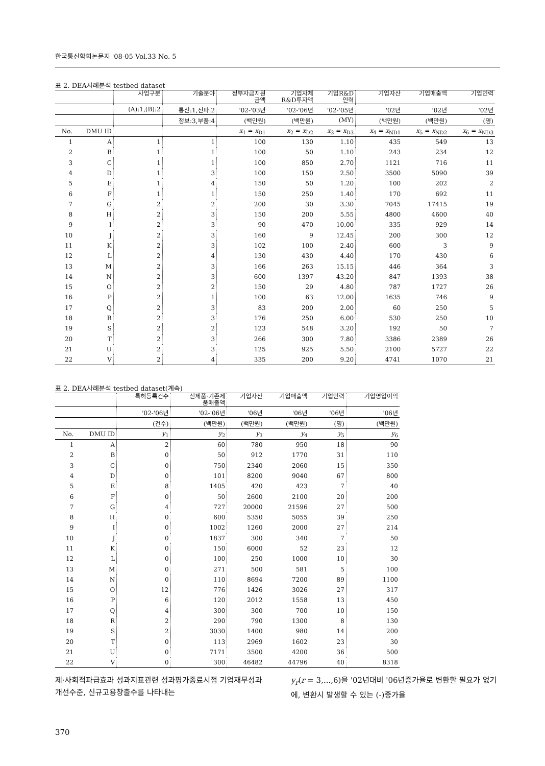한국통신학회논문지 '08-05 Vol.33 No. 5
표 2. DEA사례분석 testbed dataset
| | | 사업구분 | 기술분야 | 정부자금지원 금액 | 기업자체 R&D투자액 | 기업R&D 인력 | 기업자산 | 기업매출액 | 기업인력 |
| --- | --- | --- | --- | --- | --- | --- | --- | --- | --- |
| | | (A):1,(B):2 | 통신:1,전파:2 | '02-'03년 | '02-'06년 | '02-'05년 | '02년 | '02년 | '02년 |
| | | | 정보:3,부품:4 | (백만원) | (백만원) | (MY) | (백만원) | (백만원) | (명) |
| No. | DMU ID | | | x<sub>1</sub> = x<sub>D1</sub> | x<sub>2</sub> = x<sub>D2</sub> | x<sub>3</sub> = x<sub>D3</sub> | x<sub>4</sub> = x<sub>ND1</sub> | x<sub>5</sub> = x<sub>ND2</sub> | x<sub>6</sub> = x<sub>ND3</sub> |
| 1 | A | 1 | 1 | 100 | 130 | 1.10 | 435 | 549 | 13 |
| 2 | B | 1 | 1 | 100 | 50 | 1.10 | 243 | 234 | 12 |
| 3 | C | 1 | 1 | 100 | 850 | 2.70 | 1121 | 716 | 11 |
| 4 | D | 1 | 3 | 100 | 150 | 2.50 | 3500 | 5090 | 39 |
| 5 | E | 1 | 4 | 150 | 50 | 1.20 | 100 | 202 | 2 |
| 6 | F | 1 | 1 | 150 | 250 | 1.40 | 170 | 692 | 11 |
| 7 | G | 2 | 2 | 200 | 30 | 3.30 | 7045 | 17415 | 19 |
| 8 | H | 2 | 3 | 150 | 200 | 5.55 | 4800 | 4600 | 40 |
| 9 | I | 2 | 3 | 90 | 470 | 10.00 | 335 | 929 | 14 |
| 10 | J | 2 | 3 | 160 | 9 | 12.45 | 200 | 300 | 12 |
| 11 | K | 2 | 3 | 102 | 100 | 2.40 | 600 | 3 | 9 |
| 12 | L | 2 | 4 | 130 | 430 | 4.40 | 170 | 430 | 6 |
| 13 | M | 2 | 3 | 166 | 263 | 15.15 | 446 | 364 | 3 |
| 14 | N | 2 | 3 | 600 | 1397 | 43.20 | 847 | 1393 | 38 |
| 15 | O | 2 | 2 | 150 | 29 | 4.80 | 787 | 1727 | 26 |
| 16 | P | 2 | 1 | 100 | 63 | 12.00 | 1635 | 746 | 9 |
| 17 | Q | 2 | 3 | 83 | 200 | 2.00 | 60 | 250 | 5 |
| 18 | R | 2 | 3 | 176 | 250 | 6.00 | 530 | 250 | 10 |
| 19 | S | 2 | 2 | 123 | 548 | 3.20 | 192 | 50 | 7 |
| 20 | T | 2 | 3 | 266 | 300 | 7.80 | 3386 | 2389 | 26 |
| 21 | U | 2 | 3 | 125 | 925 | 5.50 | 2100 | 5727 | 22 |
| 22 | V | 2 | 4 | 335 | 200 | 9.20 | 4741 | 1070 | 21 |
표 2. DEA사례분석 testbed dataset(계속)
| | | 특허등록건수 | 신제품·기존제 품매출액 | 기업자산 | 기업매출액 | 기업인력 | 기업영업이익 |
| --- | --- | --- | --- | --- | --- | --- | --- |
| | | '02-'06년 | '02-'06년 | '06년 | '06년 | '06년 | '06년 |
| | | (건수) | (백만원) | (백만원) | (백만원) | (명) | (백만원) |
| No. | DMU ID | y<sub>1</sub> | y<sub>2</sub> | y<sub>3</sub> | y<sub>4</sub> | y<sub>5</sub> | y<sub>6</sub> |
| 1 | A | 2 | 60 | 780 | 950 | 18 | 90 |
| 2 | B | 0 | 50 | 912 | 1770 | 31 | 110 |
| 3 | C | 0 | 750 | 2340 | 2060 | 15 | 350 |
| 4 | D | 0 | 101 | 8200 | 9040 | 67 | 800 |
| 5 | E | 8 | 1405 | 420 | 423 | 7 | 40 |
| 6 | F | 0 | 50 | 2600 | 2100 | 20 | 200 |
| 7 | G | 4 | 727 | 20000 | 21596 | 27 | 500 |
| 8 | H | 0 | 600 | 5350 | 5055 | 39 | 250 |
| 9 | I | 0 | 1002 | 1260 | 2000 | 27 | 214 |
| 10 | J | 0 | 1837 | 300 | 340 | 7 | 50 |
| 11 | K | 0 | 150 | 6000 | 52 | 23 | 12 |
| 12 | L | 0 | 100 | 250 | 1000 | 10 | 30 |
| 13 | M | 0 | 271 | 500 | 581 | 5 | 100 |
| 14 | N | 0 | 110 | 8694 | 7200 | 89 | 1100 |
| 15 | O | 12 | 776 | 1426 | 3026 | 27 | 317 |
| 16 | P | 6 | 120 | 2012 | 1558 | 13 | 450 |
| 17 | Q | 4 | 300 | 300 | 700 | 10 | 150 |
| 18 | R | 2 | 290 | 790 | 1300 | 8 | 130 |
| 19 | S | 2 | 3030 | 1400 | 980 | 14 | 200 |
| 20 | T | 0 | 113 | 2969 | 1602 | 23 | 30 |
| 21 | U | 0 | 7171 | 3500 | 4200 | 36 | 500 |
| 22 | V | 0 | 300 | 46482 | 44796 | 40 | 8318 |
제·사회적파급효과 성과지표관련 성과평가종료시점 기업재무성과개선수준, 신규고용창출수를 나타내는
y<sub>r</sub>(r = 3,...,6)을 '02년대비 '06년증가율로 변환할 필요가 없기에, 변환시 발생할 수 있는 (-)증가율
370